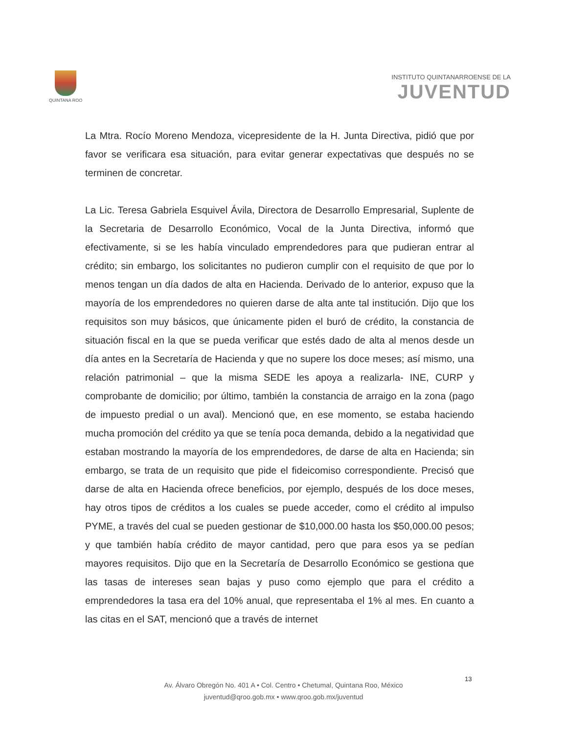QUINTANA ROO
INSTITUTO QUINTANARROENSE DE LA
JUVENTUD
La Mtra. Rocío Moreno Mendoza, vicepresidente de la H. Junta Directiva, pidió que por favor se verificara esa situación, para evitar generar expectativas que después no se terminen de concretar.
La Lic. Teresa Gabriela Esquivel Ávila, Directora de Desarrollo Empresarial, Suplente de la Secretaria de Desarrollo Económico, Vocal de la Junta Directiva, informó que efectivamente, si se les había vinculado emprendedores para que pudieran entrar al crédito; sin embargo, los solicitantes no pudieron cumplir con el requisito de que por lo menos tengan un día dados de alta en Hacienda. Derivado de lo anterior, expuso que la mayoría de los emprendedores no quieren darse de alta ante tal institución. Dijo que los requisitos son muy básicos, que únicamente piden el buró de crédito, la constancia de situación fiscal en la que se pueda verificar que estés dado de alta al menos desde un día antes en la Secretaría de Hacienda y que no supere los doce meses; así mismo, una relación patrimonial – que la misma SEDE les apoya a realizarla- INE, CURP y comprobante de domicilio; por último, también la constancia de arraigo en la zona (pago de impuesto predial o un aval). Mencionó que, en ese momento, se estaba haciendo mucha promoción del crédito ya que se tenía poca demanda, debido a la negatividad que estaban mostrando la mayoría de los emprendedores, de darse de alta en Hacienda; sin embargo, se trata de un requisito que pide el fideicomiso correspondiente. Precisó que darse de alta en Hacienda ofrece beneficios, por ejemplo, después de los doce meses, hay otros tipos de créditos a los cuales se puede acceder, como el crédito al impulso PYME, a través del cual se pueden gestionar de $10,000.00 hasta los $50,000.00 pesos; y que también había crédito de mayor cantidad, pero que para esos ya se pedían mayores requisitos. Dijo que en la Secretaría de Desarrollo Económico se gestiona que las tasas de intereses sean bajas y puso como ejemplo que para el crédito a emprendedores la tasa era del 10% anual, que representaba el 1% al mes. En cuanto a las citas en el SAT, mencionó que a través de internet
13
Av. Álvaro Obregón No. 401 A • Col. Centro • Chetumal, Quintana Roo, México
juventud@qroo.gob.mx • www.qroo.gob.mx/juventud